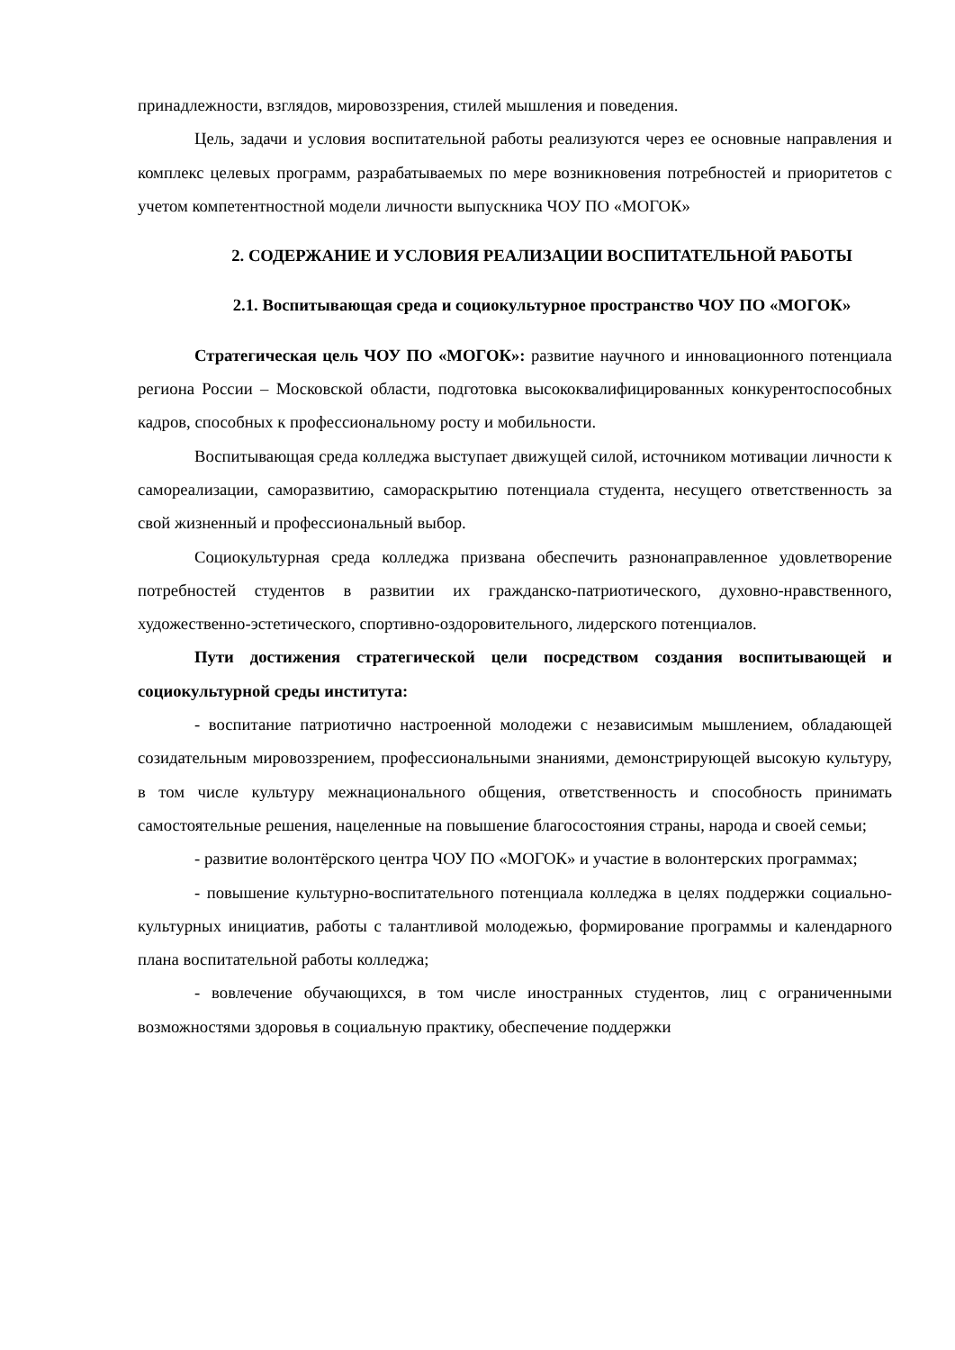принадлежности, взглядов, мировоззрения, стилей мышления и поведения.
Цель, задачи и условия воспитательной работы реализуются через ее основные направления и комплекс целевых программ, разрабатываемых по мере возникновения потребностей и приоритетов с учетом компетентностной модели личности выпускника ЧОУ ПО «МОГОК»
2. СОДЕРЖАНИЕ И УСЛОВИЯ РЕАЛИЗАЦИИ ВОСПИТАТЕЛЬНОЙ РАБОТЫ
2.1. Воспитывающая среда и социокультурное пространство ЧОУ ПО «МОГОК»
Стратегическая цель ЧОУ ПО «МОГОК»: развитие научного и инновационного потенциала региона России – Московской области, подготовка высококвалифицированных конкурентоспособных кадров, способных к профессиональному росту и мобильности.
Воспитывающая среда колледжа выступает движущей силой, источником мотивации личности к самореализации, саморазвитию, самораскрытию потенциала студента, несущего ответственность за свой жизненный и профессиональный выбор.
Социокультурная среда колледжа призвана обеспечить разнонаправленное удовлетворение потребностей студентов в развитии их гражданско-патриотического, духовно-нравственного, художественно-эстетического, спортивно-оздоровительного, лидерского потенциалов.
Пути достижения стратегической цели посредством создания воспитывающей и социокультурной среды института:
- воспитание патриотично настроенной молодежи с независимым мышлением, обладающей созидательным мировоззрением, профессиональными знаниями, демонстрирующей высокую культуру, в том числе культуру межнационального общения, ответственность и способность принимать самостоятельные решения, нацеленные на повышение благосостояния страны, народа и своей семьи;
- развитие волонтёрского центра ЧОУ ПО «МОГОК» и участие в волонтерских программах;
- повышение культурно-воспитательного потенциала колледжа в целях поддержки социально-культурных инициатив, работы с талантливой молодежью, формирование программы и календарного плана воспитательной работы колледжа;
- вовлечение обучающихся, в том числе иностранных студентов, лиц с ограниченными возможностями здоровья в социальную практику, обеспечение поддержки